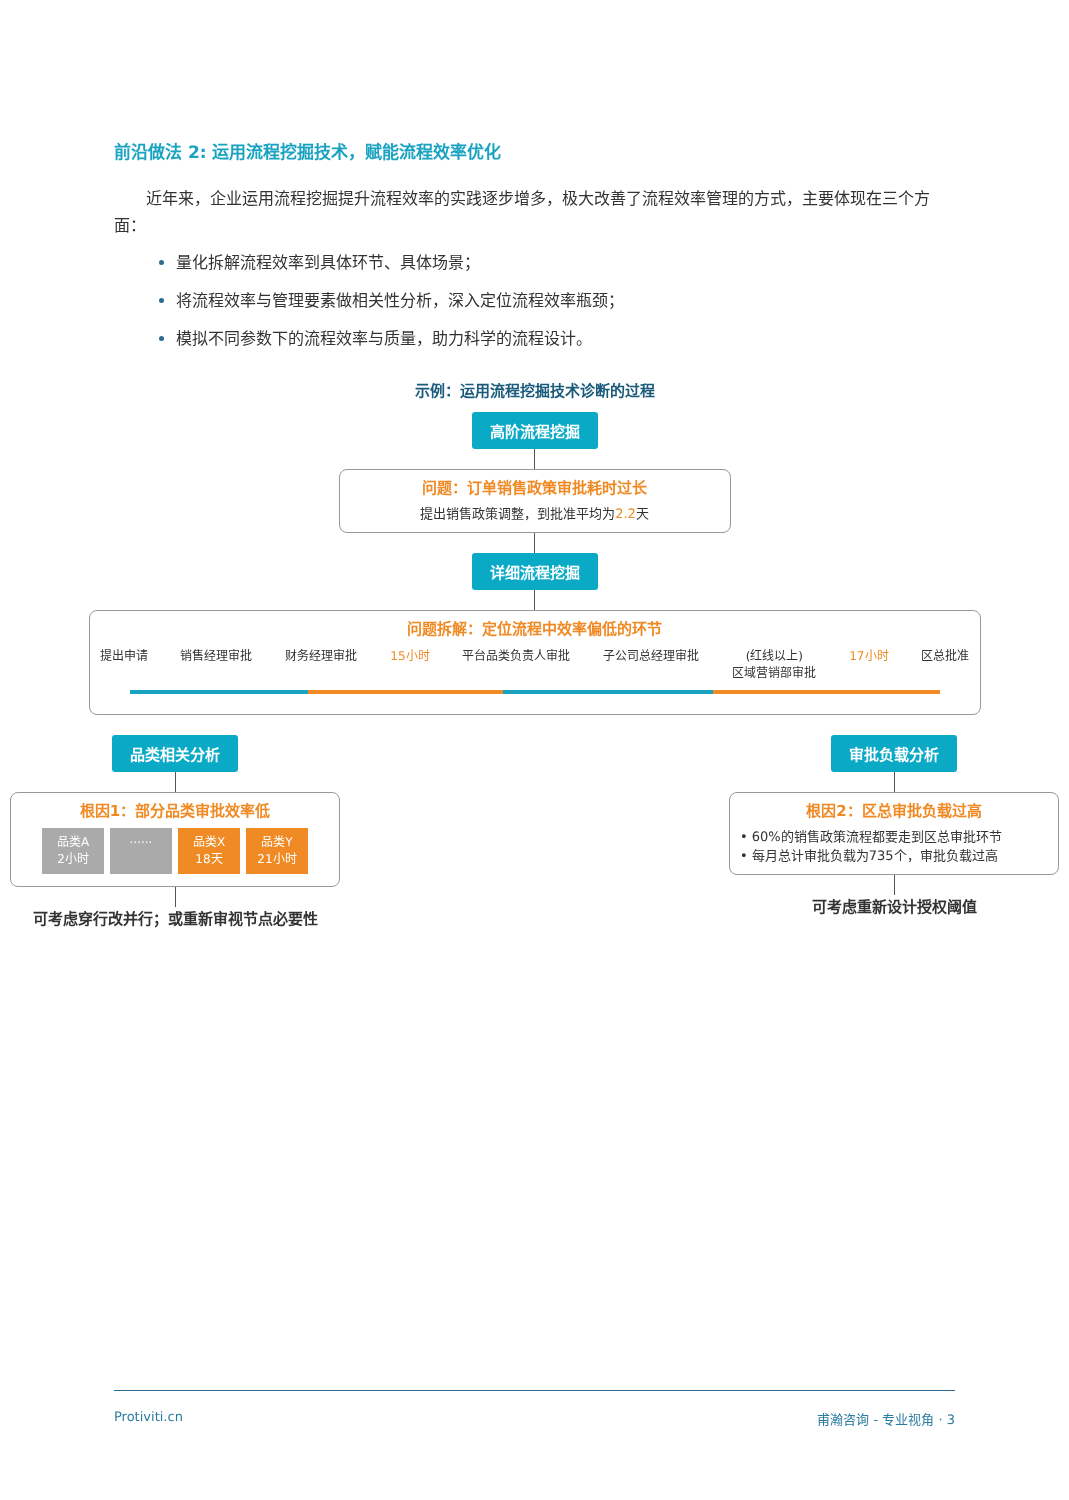前沿做法 2: 运用流程挖掘技术，赋能流程效率优化
近年来，企业运用流程挖掘提升流程效率的实践逐步增多，极大改善了流程效率管理的方式，主要体现在三个方面：
量化拆解流程效率到具体环节、具体场景；
将流程效率与管理要素做相关性分析，深入定位流程效率瓶颈；
模拟不同参数下的流程效率与质量，助力科学的流程设计。
示例：运用流程挖掘技术诊断的过程
高阶流程挖掘
问题：订单销售政策审批耗时过长
提出销售政策调整，到批准平均为2.2天
详细流程挖掘
问题拆解：定位流程中效率偏低的环节
提出申请 销售经理审批 财务经理审批 15小时 平台品类负责人审批 子公司总经理审批 (红线以上)
区域营销部审批 17小时 区总批准
品类相关分析
根因1：部分品类审批效率低
品类A
2小时...... 品类X
18天 品类Y
21小时
可考虑穿行改并行；或重新审视节点必要性
审批负载分析
根因2：区总审批负载过高
• 60%的销售政策流程都要走到区总审批环节
• 每月总计审批负载为735个，审批负载过高
可考虑重新设计授权阈值
Protiviti.cn 甫瀚咨询 - 专业视角 · 3